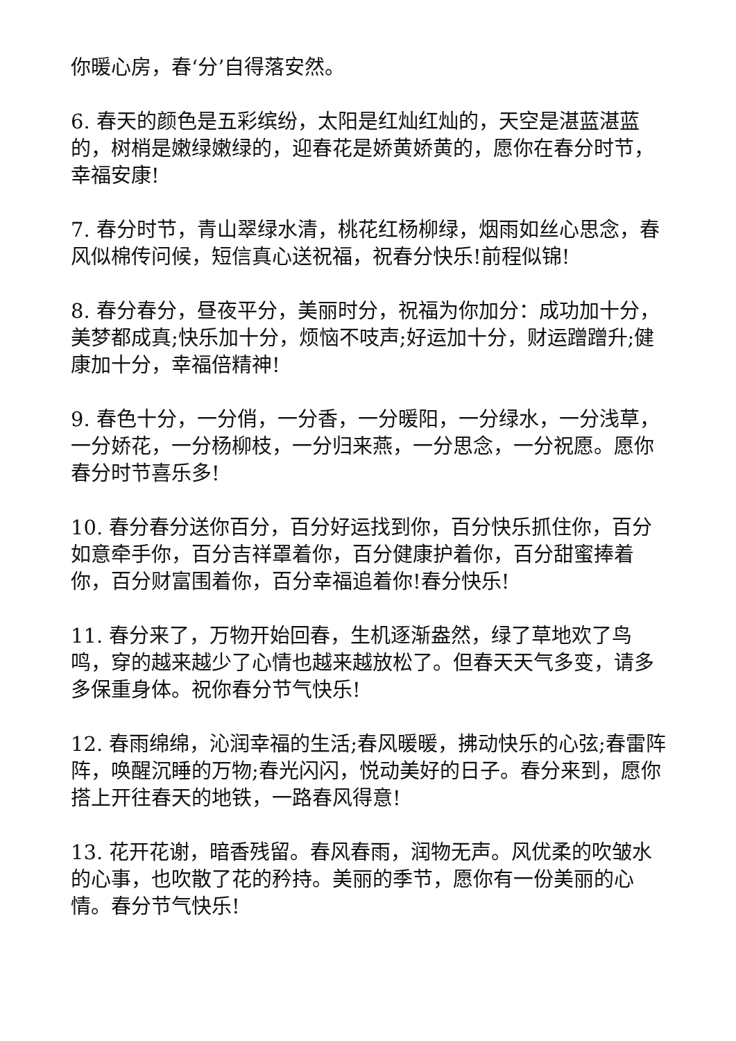你暖心房，春‘分’自得落安然。
6. 春天的颜色是五彩缤纷，太阳是红灿红灿的，天空是湛蓝湛蓝的，树梢是嫩绿嫩绿的，迎春花是娇黄娇黄的，愿你在春分时节，幸福安康!
7. 春分时节，青山翠绿水清，桃花红杨柳绿，烟雨如丝心思念，春风似棉传问候，短信真心送祝福，祝春分快乐!前程似锦!
8. 春分春分，昼夜平分，美丽时分，祝福为你加分：成功加十分，美梦都成真;快乐加十分，烦恼不吱声;好运加十分，财运蹭蹭升;健康加十分，幸福倍精神!
9. 春色十分，一分俏，一分香，一分暖阳，一分绿水，一分浅草，一分娇花，一分杨柳枝，一分归来燕，一分思念，一分祝愿。愿你春分时节喜乐多!
10. 春分春分送你百分，百分好运找到你，百分快乐抓住你，百分如意牵手你，百分吉祥罩着你，百分健康护着你，百分甜蜜捧着你，百分财富围着你，百分幸福追着你!春分快乐!
11. 春分来了，万物开始回春，生机逐渐盎然，绿了草地欢了鸟鸣，穿的越来越少了心情也越来越放松了。但春天天气多变，请多多保重身体。祝你春分节气快乐!
12. 春雨绵绵，沁润幸福的生活;春风暖暖，拂动快乐的心弦;春雷阵阵，唤醒沉睡的万物;春光闪闪，悦动美好的日子。春分来到，愿你搭上开往春天的地铁，一路春风得意!
13. 花开花谢，暗香残留。春风春雨，润物无声。风优柔的吹皱水的心事，也吹散了花的矜持。美丽的季节，愿你有一份美丽的心情。春分节气快乐!